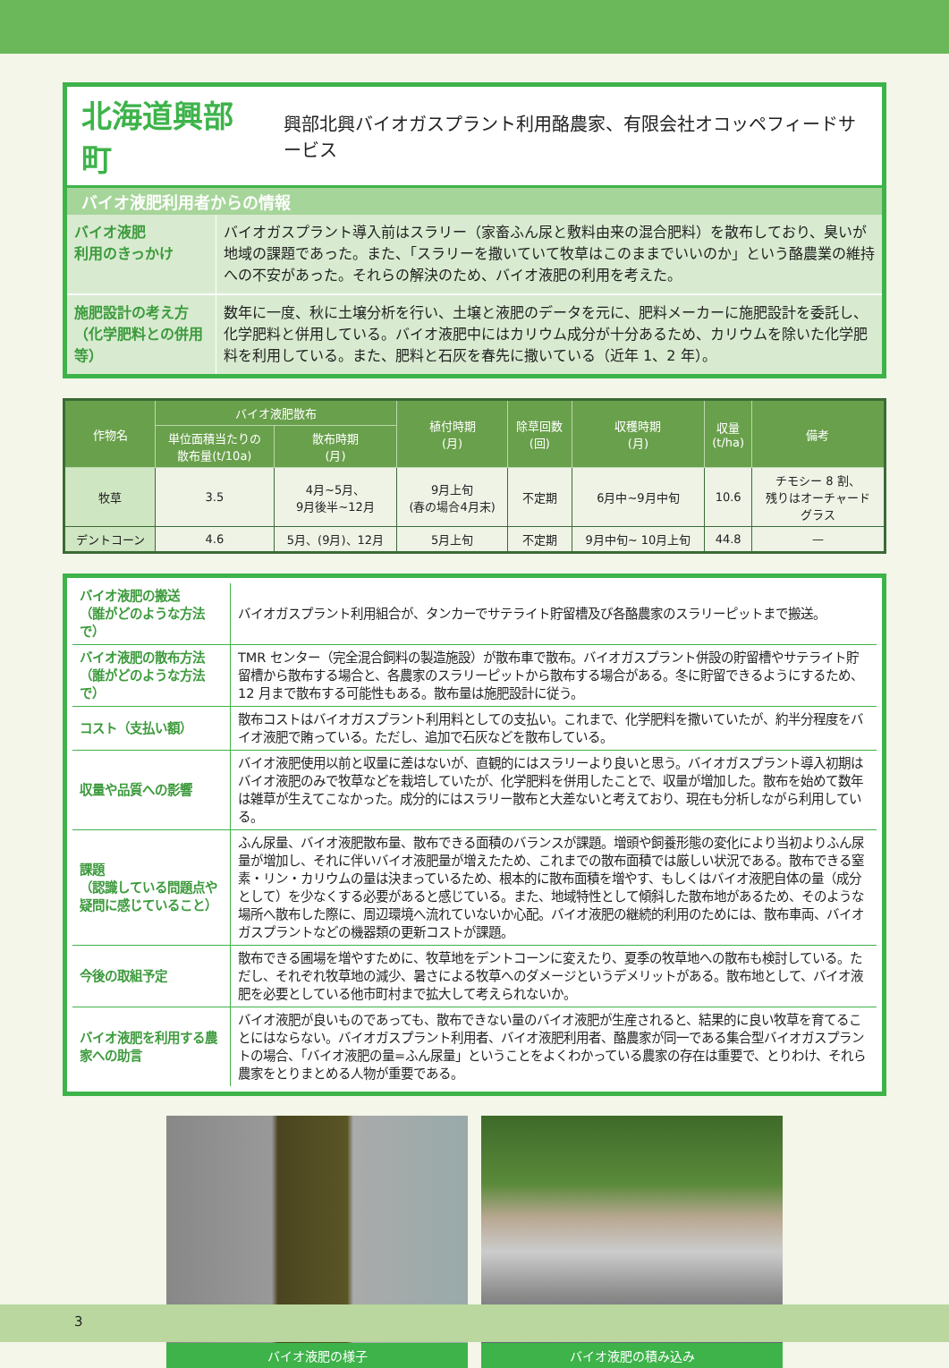北海道興部町
興部北興バイオガスプラント利用酪農家、有限会社オコッペフィードサービス
バイオ液肥利用者からの情報
| バイオ液肥 利用のきっかけ | バイオガスプラント導入前はスラリー（家畜ふん尿と敷料由来の混合肥料）を散布しており、臭いが地域の課題であった。また、「スラリーを撒いていて牧草はこのままでいいのか」という酪農業の維持への不安があった。それらの解決のため、バイオ液肥の利用を考えた。 |
| 施肥設計の考え方 （化学肥料との併用等） | 数年に一度、秋に土壌分析を行い、土壌と液肥のデータを元に、肥料メーカーに施肥設計を委託し、化学肥料と併用している。バイオ液肥中にはカリウム成分が十分あるため、カリウムを除いた化学肥料を利用している。また、肥料と石灰を春先に撒いている（近年 1、2 年）。 |
| 作物名 | バイオ液肥散布 | | 植付時期 (月) | 除草回数 (回) | 収穫時期 (月) | 収量 (t/ha) | 備考 |
| --- | --- | --- | --- | --- | --- | --- | --- |
| | 単位面積当たりの 散布量(t/10a) | 散布時期 (月) | | | | | |
| 牧草 | 3.5 | 4月~5月、 9月後半~12月 | 9月上旬 (春の場合4月末) | 不定期 | 6月中~9月中旬 | 10.6 | チモシー 8 割、 残りはオーチャード グラス |
| デントコーン | 4.6 | 5月、(9月)、12月 | 5月上旬 | 不定期 | 9月中旬~ 10月上旬 | 44.8 | — |
| バイオ液肥の搬送 （誰がどのような方法で） | バイオガスプラント利用組合が、タンカーでサテライト貯留槽及び各酪農家のスラリーピットまで搬送。 |
| バイオ液肥の散布方法 （誰がどのような方法で） | TMR センター（完全混合飼料の製造施設）が散布車で散布。バイオガスプラント併設の貯留槽やサテライト貯留槽から散布する場合と、各農家のスラリーピットから散布する場合がある。冬に貯留できるようにするため、12 月まで散布する可能性もある。散布量は施肥設計に従う。 |
| コスト（支払い額） | 散布コストはバイオガスプラント利用料としての支払い。これまで、化学肥料を撒いていたが、約半分程度をバイオ液肥で賄っている。ただし、追加で石灰などを散布している。 |
| 収量や品質への影響 | バイオ液肥使用以前と収量に差はないが、直観的にはスラリーより良いと思う。バイオガスプラント導入初期はバイオ液肥のみで牧草などを栽培していたが、化学肥料を併用したことで、収量が増加した。散布を始めて数年は雑草が生えてこなかった。成分的にはスラリー散布と大差ないと考えており、現在も分析しながら利用している。 |
| 課題 （認識している問題点や疑問に感じていること） | ふん尿量、バイオ液肥散布量、散布できる面積のバランスが課題。増頭や飼養形態の変化により当初よりふん尿量が増加し、それに伴いバイオ液肥量が増えたため、これまでの散布面積では厳しい状況である。散布できる窒素・リン・カリウムの量は決まっているため、根本的に散布面積を増やす、もしくはバイオ液肥自体の量（成分として）を少なくする必要があると感じている。また、地域特性として傾斜した散布地があるため、そのような場所へ散布した際に、周辺環境へ流れていないか心配。バイオ液肥の継続的利用のためには、散布車両、バイオガスプラントなどの機器類の更新コストが課題。 |
| 今後の取組予定 | 散布できる圃場を増やすために、牧草地をデントコーンに変えたり、夏季の牧草地への散布も検討している。ただし、それぞれ牧草地の減少、暑さによる牧草へのダメージというデメリットがある。散布地として、バイオ液肥を必要としている他市町村まで拡大して考えられないか。 |
| バイオ液肥を利用する農家への助言 | バイオ液肥が良いものであっても、散布できない量のバイオ液肥が生産されると、結果的に良い牧草を育てることにはならない。バイオガスプラント利用者、バイオ液肥利用者、酪農家が同一である集合型バイオガスプラントの場合、「バイオ液肥の量=ふん尿量」ということをよくわかっている農家の存在は重要で、とりわけ、それら農家をとりまとめる人物が重要である。 |
バイオ液肥の様子 バイオ液肥の積み込み
3